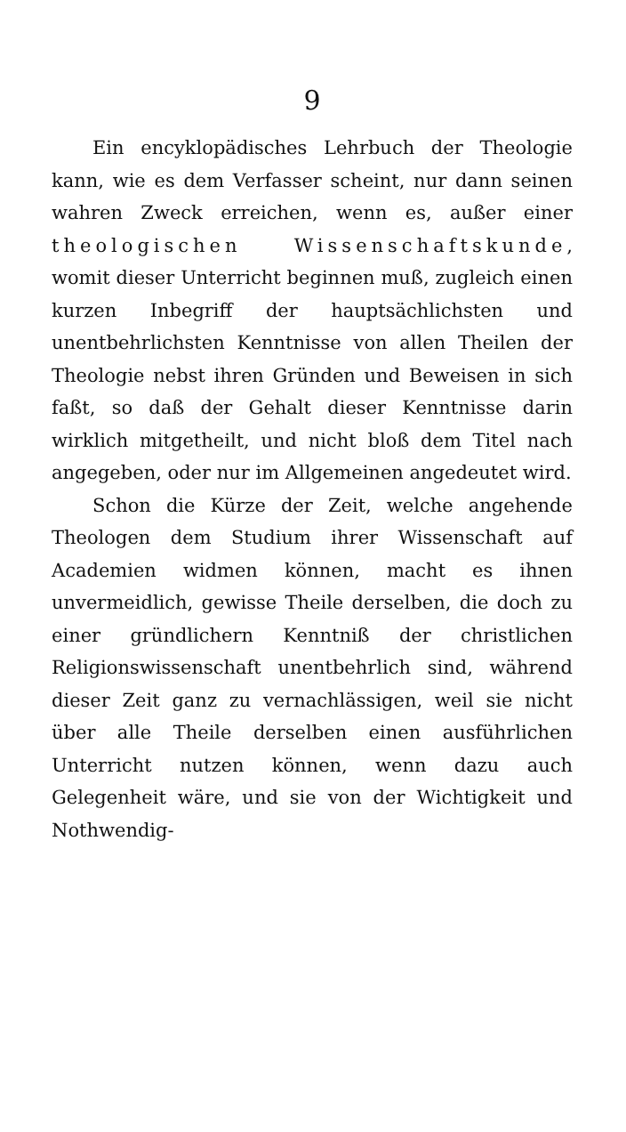9
Ein encyklopädisches Lehrbuch der Theologie kann, wie es dem Verfasser scheint, nur dann seinen wahren Zweck erreichen, wenn es, außer einer theologischen Wissenschaftskunde, womit dieser Unterricht beginnen muß, zugleich einen kurzen Inbegriff der hauptsächlichsten und unentbehrlichsten Kenntnisse von allen Theilen der Theologie nebst ihren Gründen und Beweisen in sich faßt, so daß der Gehalt dieser Kenntnisse darin wirklich mitgetheilt, und nicht bloß dem Titel nach angegeben, oder nur im Allgemeinen angedeutet wird.
Schon die Kürze der Zeit, welche angehende Theologen dem Studium ihrer Wissenschaft auf Academien widmen können, macht es ihnen unvermeidlich, gewisse Theile derselben, die doch zu einer gründlichern Kenntniß der christlichen Religionswissenschaft unentbehrlich sind, während dieser Zeit ganz zu vernachlässigen, weil sie nicht über alle Theile derselben einen ausführlichen Unterricht nutzen können, wenn dazu auch Gelegenheit wäre, und sie von der Wichtigkeit und Nothwendig-